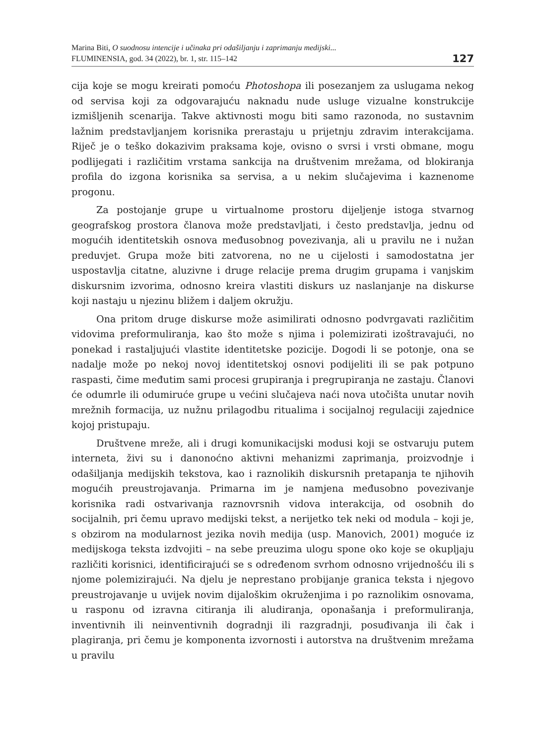Marina Biti, O suodnosu intencije i učinaka pri odašiljanju i zaprimanju medijski...
FLUMINENSIA, god. 34 (2022), br. 1, str. 115–142
127
cija koje se mogu kreirati pomoću Photoshopa ili posezanjem za uslugama nekog od servisa koji za odgovarajuću naknadu nude usluge vizualne konstrukcije izmišljenih scenarija. Takve aktivnosti mogu biti samo razonoda, no sustavnim lažnim predstavljanjem korisnika prerastaju u prijetnju zdravim interakcijama. Riječ je o teško dokazivim praksama koje, ovisno o svrsi i vrsti obmane, mogu podlijegati i različitim vrstama sankcija na društvenim mrežama, od blokiranja profila do izgona korisnika sa servisa, a u nekim slučajevima i kaznenome progonu.
Za postojanje grupe u virtualnome prostoru dijeljenje istoga stvarnog geografskog prostora članova može predstavljati, i često predstavlja, jednu od mogućih identitetskih osnova međusobnog povezivanja, ali u pravilu ne i nužan preduvjet. Grupa može biti zatvorena, no ne u cijelosti i samodostatna jer uspostavlja citatne, aluzivne i druge relacije prema drugim grupama i vanjskim diskursnim izvorima, odnosno kreira vlastiti diskurs uz naslanjanje na diskurse koji nastaju u njezinu bližem i daljem okružju.
Ona pritom druge diskurse može asimilirati odnosno podvrgavati različitim vidovima preformuliranja, kao što može s njima i polemizirati izoštravajući, no ponekad i rastaljujući vlastite identitetske pozicije. Dogodi li se potonje, ona se nadalje može po nekoj novoj identitetskoj osnovi podijeliti ili se pak potpuno raspasti, čime međutim sami procesi grupiranja i pregrupiranja ne zastaju. Članovi će odumrle ili odumiruće grupe u većini slučajeva naći nova utočišta unutar novih mrežnih formacija, uz nužnu prilagodbu ritualima i socijalnoj regulaciji zajednice kojoj pristupaju.
Društvene mreže, ali i drugi komunikacijski modusi koji se ostvaruju putem interneta, živi su i danonoćno aktivni mehanizmi zaprimanja, proizvodnje i odašiljanja medijskih tekstova, kao i raznolikih diskursnih pretapanja te njihovih mogućih preustrojavanja. Primarna im je namjena međusobno povezivanje korisnika radi ostvarivanja raznovrsnih vidova interakcija, od osobnih do socijalnih, pri čemu upravo medijski tekst, a nerijetko tek neki od modula – koji je, s obzirom na modularnost jezika novih medija (usp. Manovich, 2001) moguće iz medijskoga teksta izdvojiti – na sebe preuzima ulogu spone oko koje se okupljaju različiti korisnici, identificirajući se s određenom svrhom odnosno vrijednošću ili s njome polemizirajući. Na djelu je neprestano probijanje granica teksta i njegovo preustrojavanje u uvijek novim dijaloškim okruženjima i po raznolikim osnovama, u rasponu od izravna citiranja ili aludiranja, oponašanja i preformuliranja, inventivnih ili neinventivnih dogradnji ili razgradnji, posuđivanja ili čak i plagiranja, pri čemu je komponenta izvornosti i autorstva na društvenim mrežama u pravilu